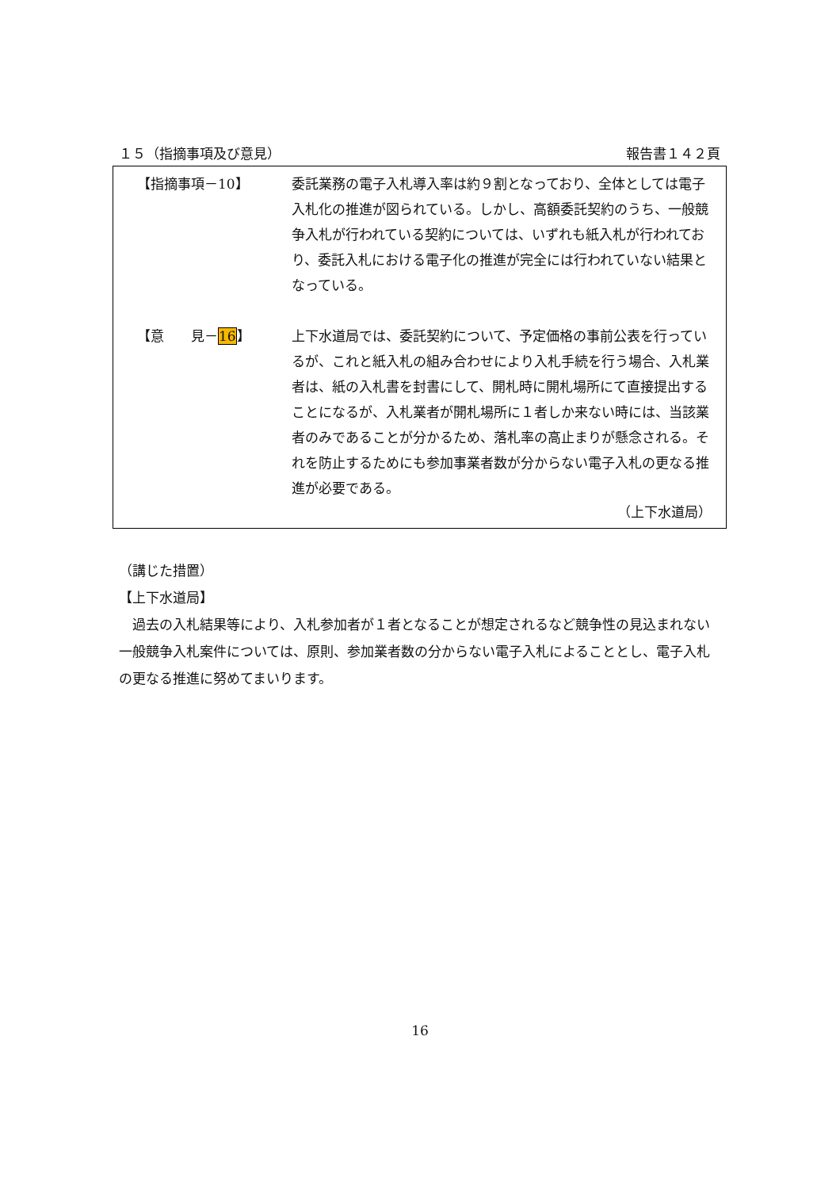１５（指摘事項及び意見） 報告書１４２頁
【指摘事項－10】 委託業務の電子入札導入率は約９割となっており、全体としては電子入札化の推進が図られている。しかし、高額委託契約のうち、一般競争入札が行われている契約については、いずれも紙入札が行われており、委託入札における電子化の推進が完全には行われていない結果となっている。
【意　　見－16】 上下水道局では、委託契約について、予定価格の事前公表を行っているが、これと紙入札の組み合わせにより入札手続を行う場合、入札業者は、紙の入札書を封書にして、開札時に開札場所にて直接提出することになるが、入札業者が開札場所に１者しか来ない時には、当該業者のみであることが分かるため、落札率の高止まりが懸念される。それを防止するためにも参加事業者数が分からない電子入札の更なる推進が必要である。
（上下水道局）
（講じた措置）
【上下水道局】
　過去の入札結果等により、入札参加者が１者となることが想定されるなど競争性の見込まれない一般競争入札案件については、原則、参加業者数の分からない電子入札によることとし、電子入札の更なる推進に努めてまいります。
16